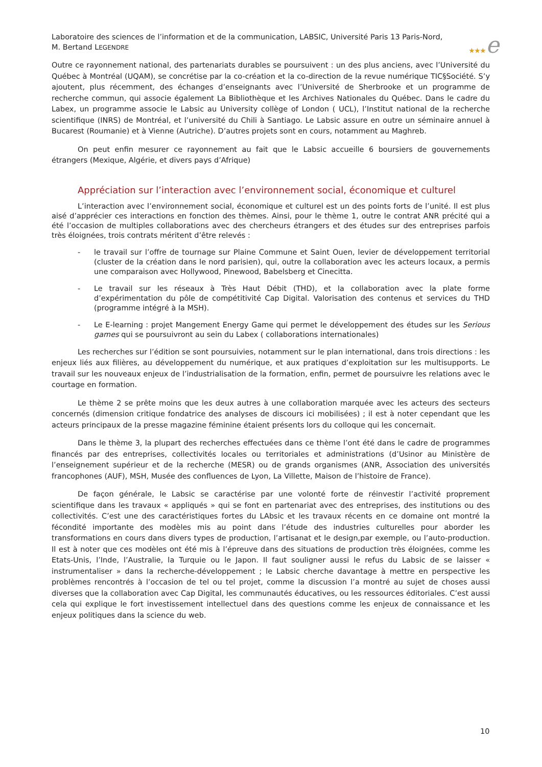★★★e
Laboratoire des sciences de l’information et de la communication, LABSIC, Université Paris 13 Paris-Nord,
M. Bertand LEGENDRE
Outre ce rayonnement national, des partenariats durables se poursuivent : un des plus anciens, avec l’Université du Québec à Montréal (UQAM), se concrétise par la co-création et la co-direction de la revue numérique TIC§Société. S’y ajoutent, plus récemment, des échanges d’enseignants avec l’Université de Sherbrooke et un programme de recherche commun, qui associe également La Bibliothèque et les Archives Nationales du Québec. Dans le cadre du Labex, un programme associe le Labsic au University collège of London ( UCL), l’Institut national de la recherche scientifique (INRS) de Montréal, et l’université du Chili à Santiago. Le Labsic assure en outre un séminaire annuel à Bucarest (Roumanie) et à Vienne (Autriche). D’autres projets sont en cours, notamment au Maghreb.
On peut enfin mesurer ce rayonnement au fait que le Labsic accueille 6 boursiers de gouvernements étrangers (Mexique, Algérie, et divers pays d’Afrique)
Appréciation sur l’interaction avec l’environnement social, économique et culturel
L’interaction avec l’environnement social, économique et culturel est un des points forts de l’unité. Il est plus aisé d’apprécier ces interactions en fonction des thèmes. Ainsi, pour le thème 1, outre le contrat ANR précité qui a été l’occasion de multiples collaborations avec des chercheurs étrangers et des études sur des entreprises parfois très éloignées, trois contrats méritent d’être relevés :
- le travail sur l’offre de tournage sur Plaine Commune et Saint Ouen, levier de développement territorial (cluster de la création dans le nord parisien), qui, outre la collaboration avec les acteurs locaux, a permis une comparaison avec Hollywood, Pinewood, Babelsberg et Cinecitta.
- Le travail sur les réseaux à Très Haut Débit (THD), et la collaboration avec la plate forme d’expérimentation du pôle de compétitivité Cap Digital. Valorisation des contenus et services du THD (programme intégré à la MSH).
- Le E-learning : projet Mangement Energy Game qui permet le développement des études sur les Serious games qui se poursuivront au sein du Labex ( collaborations internationales)
Les recherches sur l’édition se sont poursuivies, notamment sur le plan international, dans trois directions : les enjeux liés aux filières, au développement du numérique, et aux pratiques d’exploitation sur les multisupports. Le travail sur les nouveaux enjeux de l’industrialisation de la formation, enfin, permet de poursuivre les relations avec le courtage en formation.
Le thème 2 se prête moins que les deux autres à une collaboration marquée avec les acteurs des secteurs concernés (dimension critique fondatrice des analyses de discours ici mobilisées) ; il est à noter cependant que les acteurs principaux de la presse magazine féminine étaient présents lors du colloque qui les concernait.
Dans le thème 3, la plupart des recherches effectuées dans ce thème l’ont été dans le cadre de programmes financés par des entreprises, collectivités locales ou territoriales et administrations (d’Usinor au Ministère de l’enseignement supérieur et de la recherche (MESR) ou de grands organismes (ANR, Association des universités francophones (AUF), MSH, Musée des confluences de Lyon, La Villette, Maison de l’histoire de France).
De façon générale, le Labsic se caractérise par une volonté forte de réinvestir l’activité proprement scientifique dans les travaux « appliqués » qui se font en partenariat avec des entreprises, des institutions ou des collectivités. C’est une des caractéristiques fortes du LAbsic et les travaux récents en ce domaine ont montré la fécondité importante des modèles mis au point dans l’étude des industries culturelles pour aborder les transformations en cours dans divers types de production, l’artisanat et le design,par exemple, ou l’auto-production. Il est à noter que ces modèles ont été mis à l’épreuve dans des situations de production très éloignées, comme les Etats-Unis, l’Inde, l’Australie, la Turquie ou le Japon. Il faut souligner aussi le refus du Labsic de se laisser « instrumentaliser » dans la recherche-développement ; le Labsic cherche davantage à mettre en perspective les problèmes rencontrés à l’occasion de tel ou tel projet, comme la discussion l’a montré au sujet de choses aussi diverses que la collaboration avec Cap Digital, les communautés éducatives, ou les ressources éditoriales. C’est aussi cela qui explique le fort investissement intellectuel dans des questions comme les enjeux de connaissance et les enjeux politiques dans la science du web.
10